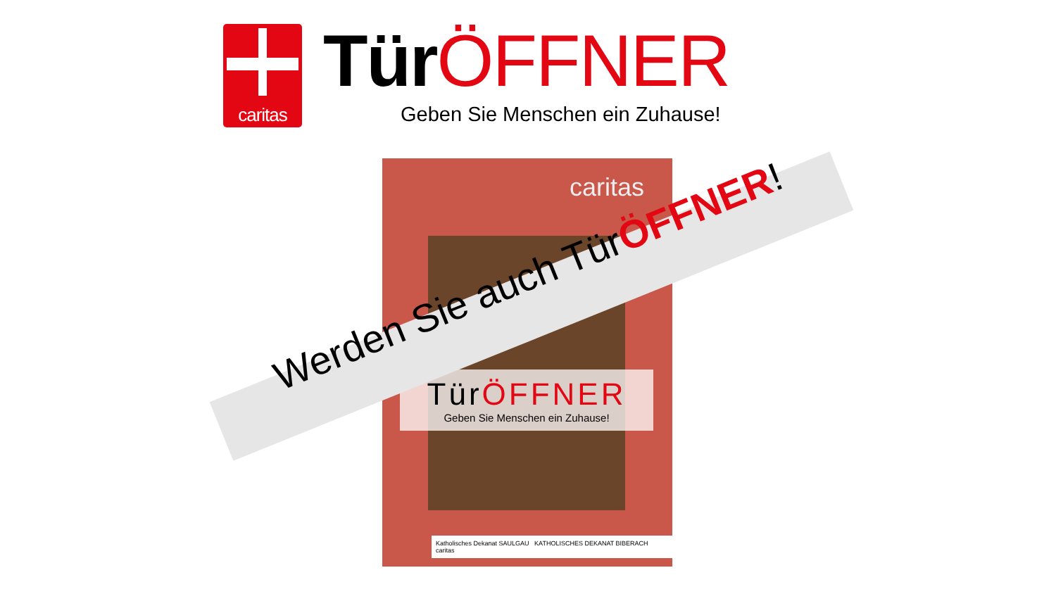caritas
TürÖFFNER
Geben Sie Menschen ein Zuhause!
caritas
TürÖFFNER
Geben Sie Menschen ein Zuhause!
Katholisches Dekanat SAULGAU KATHOLISCHES DEKANAT BIBERACH caritas
Werden Sie auch TürÖFFNER!